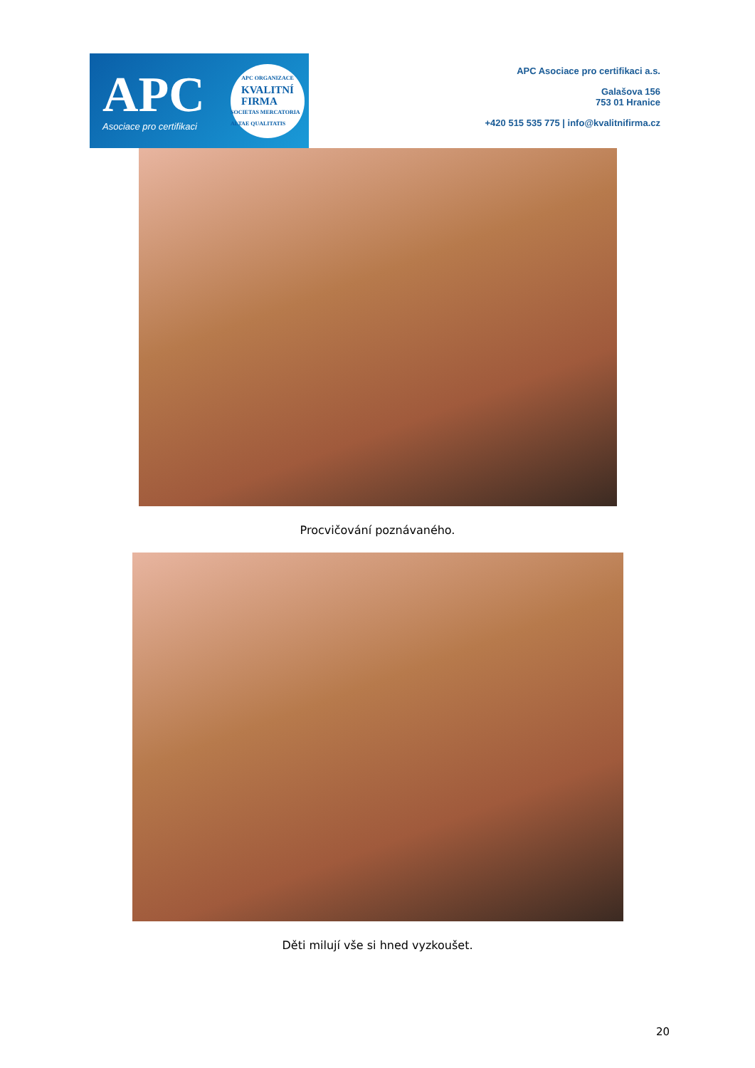APC
Asociace pro certifikaci
APC ORGANIZACE
KVALITNÍ
FIRMA
SOCIETAS MERCATORIA ALTAE QUALITATIS
APC Asociace pro certifikaci a.s.
Galašova 156
753 01 Hranice
+420 515 535 775 | info@kvalitnifirma.cz
Procvičování poznávaného.
Děti milují vše si hned vyzkoušet.
20